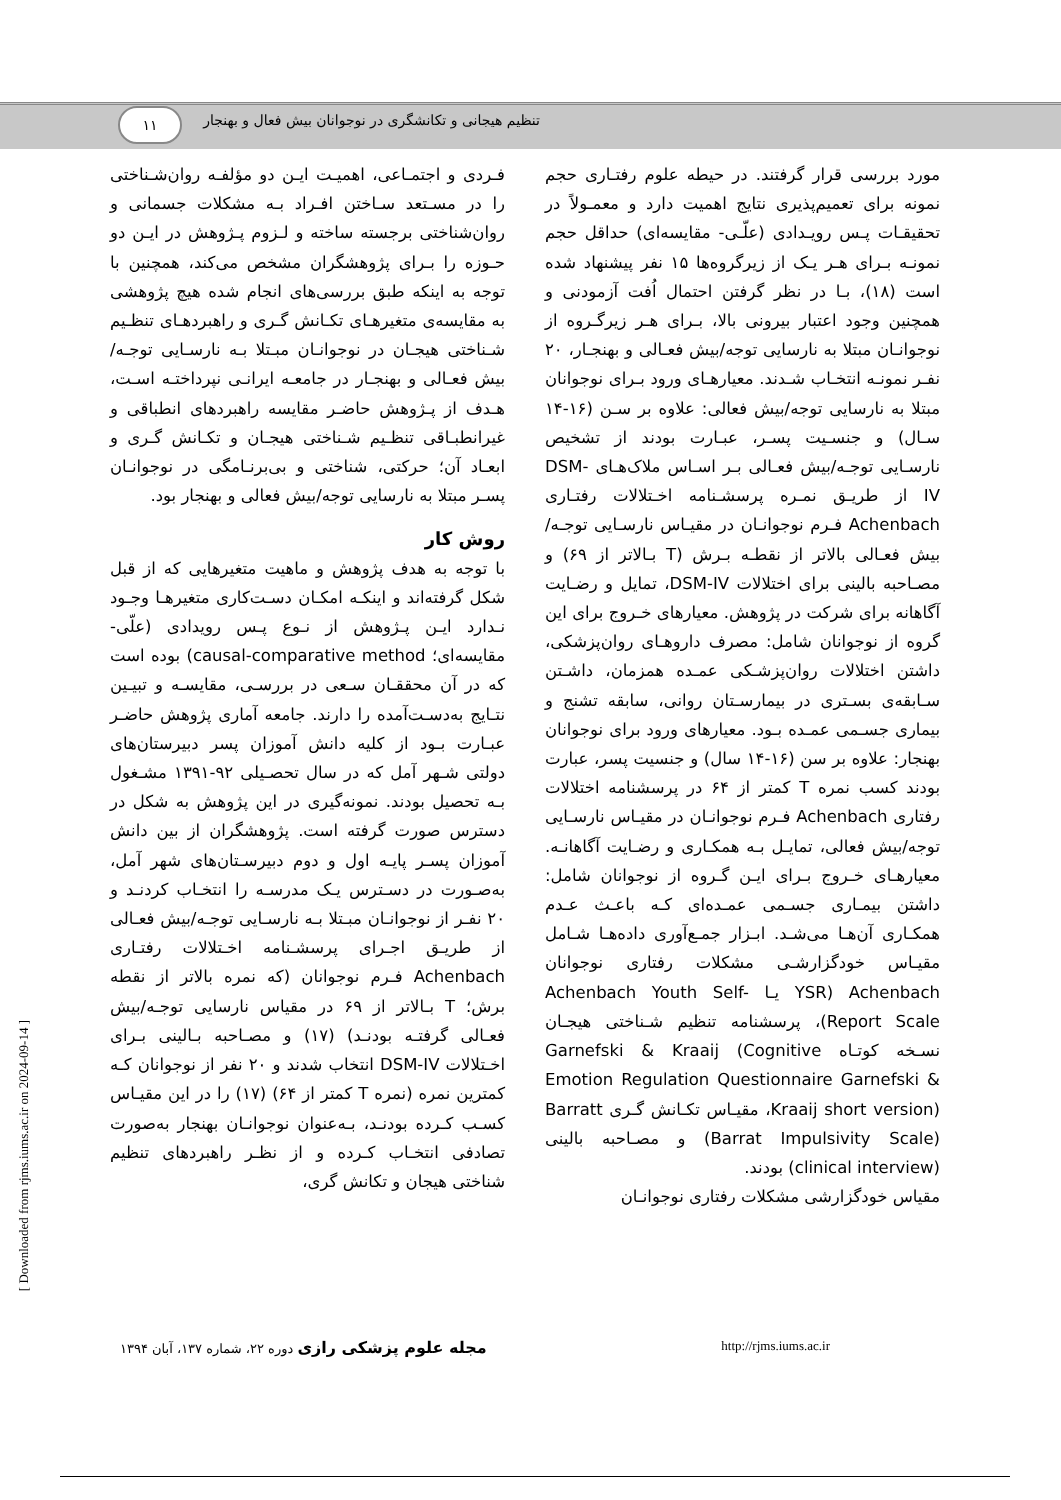۱۱
تنظیم هیجانی و تکانشگری در نوجوانان بیش فعال و بهنجار
فـردی و اجتمـاعی، اهمیـت ایـن دو مؤلفـه روان‌شـناختی را در مسـتعد سـاختن افـراد بـه مشکلات جسمانی و روان‌شناختی برجسته ساخته و لـزوم پـژوهش در ایـن دو حـوزه را بـرای پژوهشگران مشخص می‌کند، همچنین با توجه به اینکه طبق بررسی‌های انجام شده هیچ پژوهشی به مقایسه‌ی متغیرهـای تکـانش گـری و راهبردهـای تنظـیم شـناختی هیجـان در نوجوانـان مبـتلا بـه نارسـایی توجـه/بیش فعـالی و بهنجـار در جامعـه ایرانـی نپرداختـه اسـت، هـدف از پـژوهش حاضـر مقایسه راهبردهای انطباقی و غیرانطبـاقی تنظـیم شـناختی هیجـان و تکـانش گـری و ابعـاد آن؛ حرکتی، شناختی و بی‌برنـامگی در نوجوانـان پسـر مبتلا به نارسایی توجه/بیش فعالی و بهنجار بود.
روش کار
با توجه به هدف پژوهش و ماهیت متغیرهایی که از قبل شکل گرفته‌اند و اینکـه امکـان دسـت‌کاری متغیرهـا وجـود نـدارد ایـن پـژوهش از نـوع پـس رویدادی (علّی- مقایسه‌ای؛ causal-comparative method) بوده است که در آن محققـان سـعی در بررسـی، مقایسـه و تبیـین نتـایج به‌دسـت‌آمده را دارند. جامعه آماری پژوهش حاضـر عبـارت بـود از کلیه دانش آموزان پسر دبیرستان‌های دولتی شـهر آمل که در سال تحصـیلی ۹۲-۱۳۹۱ مشـغول بـه تحصیل بودند. نمونه‌گیری در این پژوهش به شکل در دسترس صورت گرفته است. پژوهشگران از بین دانش آموزان پسـر پایـه اول و دوم دبیرسـتان‌های شهر آمل، به‌صـورت در دسـترس یـک مدرسـه را انتخـاب کردنـد و ۲۰ نفـر از نوجوانـان مبـتلا بـه نارسـایی توجـه/بیش فعـالی از طریـق اجـرای پرسشـنامه اخـتلالات رفتـاری Achenbach فـرم نوجوانان (که نمره بالاتر از نقطه برش؛ T بـالاتر از ۶۹ در مقیاس نارسایی توجـه/بیش فعـالی گرفتـه بودنـد) (۱۷) و مصـاحبه بـالینی بـرای اخـتلالات DSM-IV انتخاب شدند و ۲۰ نفر از نوجوانان کـه کمترین نمره (نمره T کمتر از ۶۴) (۱۷) را در این مقیـاس کسـب کـرده بودنـد، بـه‌عنوان نوجوانـان بهنجار به‌صورت تصادفی انتخـاب کـرده و از نظـر راهبردهای تنظیم شناختی هیجان و تکانش گری،
مورد بررسی قرار گرفتند. در حیطه علوم رفتـاری حجم نمونه برای تعمیم‌پذیری نتایج اهمیت دارد و معمـولاً در تحقیقـات پـس رویـدادی (علّـی- مقایسه‌ای) حداقل حجم نمونـه بـرای هـر یـک از زیرگروه‌ها ۱۵ نفر پیشنهاد شده است (۱۸)، بـا در نظر گرفتن احتمال اُفت آزمودنی و همچنین وجود اعتبار بیرونی بالا، بـرای هـر زیرگـروه از نوجوانـان مبتلا به نارسایی توجه/بیش فعـالی و بهنجـار، ۲۰ نفـر نمونـه انتخـاب شـدند. معیارهـای ورود بـرای نوجوانان مبتلا به نارسایی توجه/بیش فعالی: علاوه بر سـن (۱۶-۱۴ سـال) و جنسـیت پسـر، عبـارت بودند از تشخیص نارسـایی توجـه/بیش فعـالی بـر اسـاس ملاک‌هـای DSM-IV از طریـق نمـره پرسشـنامه اخـتلالات رفتـاری Achenbach فـرم نوجوانـان در مقیـاس نارسـایی توجـه/بیش فعـالی بالاتر از نقطـه بـرش (T بـالاتر از ۶۹) و مصـاحبه بالینی برای اختلالات DSM-IV، تمایل و رضـایت آگاهانه برای شرکت در پژوهش. معیارهای خـروج برای این گروه از نوجوانان شامل: مصرف داروهـای روان‌پزشکی، داشتن اختلالات روان‌پزشـکی عمـده همزمان، داشـتن سـابقه‌ی بسـتری در بیمارسـتان روانی، سابقه تشنج و بیماری جسـمی عمـده بـود. معیارهای ورود برای نوجوانان بهنجار: علاوه بر سن (۱۶-۱۴ سال) و جنسیت پسر، عبارت بودند کسب نمره T کمتر از ۶۴ در پرسشنامه اختلالات رفتاری Achenbach فـرم نوجوانـان در مقیـاس نارسـایی توجه/بیش فعالی، تمایـل بـه همکـاری و رضـایت آگاهانـه. معیارهـای خـروج بـرای ایـن گـروه از نوجوانان شامل: داشتن بیمـاری جسـمی عمـده‌ای کـه باعـث عـدم همکـاری آن‌هـا می‌شـد. ابـزار جمـع‌آوری داده‌هـا شـامل مقیـاس خودگزارشـی مشکلات رفتاری نوجوانان Achenbach (YSR یـا Achenbach Youth Self-Report Scale)، پرسشنامه تنظیم شـناختی هیجـان نسـخه کوتـاه Garnefski & Kraaij (Cognitive Emotion Regulation Questionnaire Garnefski & Kraaij short version)، مقیـاس تکـانش گـری Barratt (Barrat Impulsivity Scale) و مصـاحبه بالینی (clinical interview) بودند.
مقیاس خودگزارشی مشکلات رفتاری نوجوانـان
http://rjms.iums.ac.ir مجله علوم پزشکی رازی دوره ۲۲، شماره ۱۳۷، آبان ۱۳۹۴
[ Downloaded from rjms.iums.ac.ir on 2024-09-14 ]